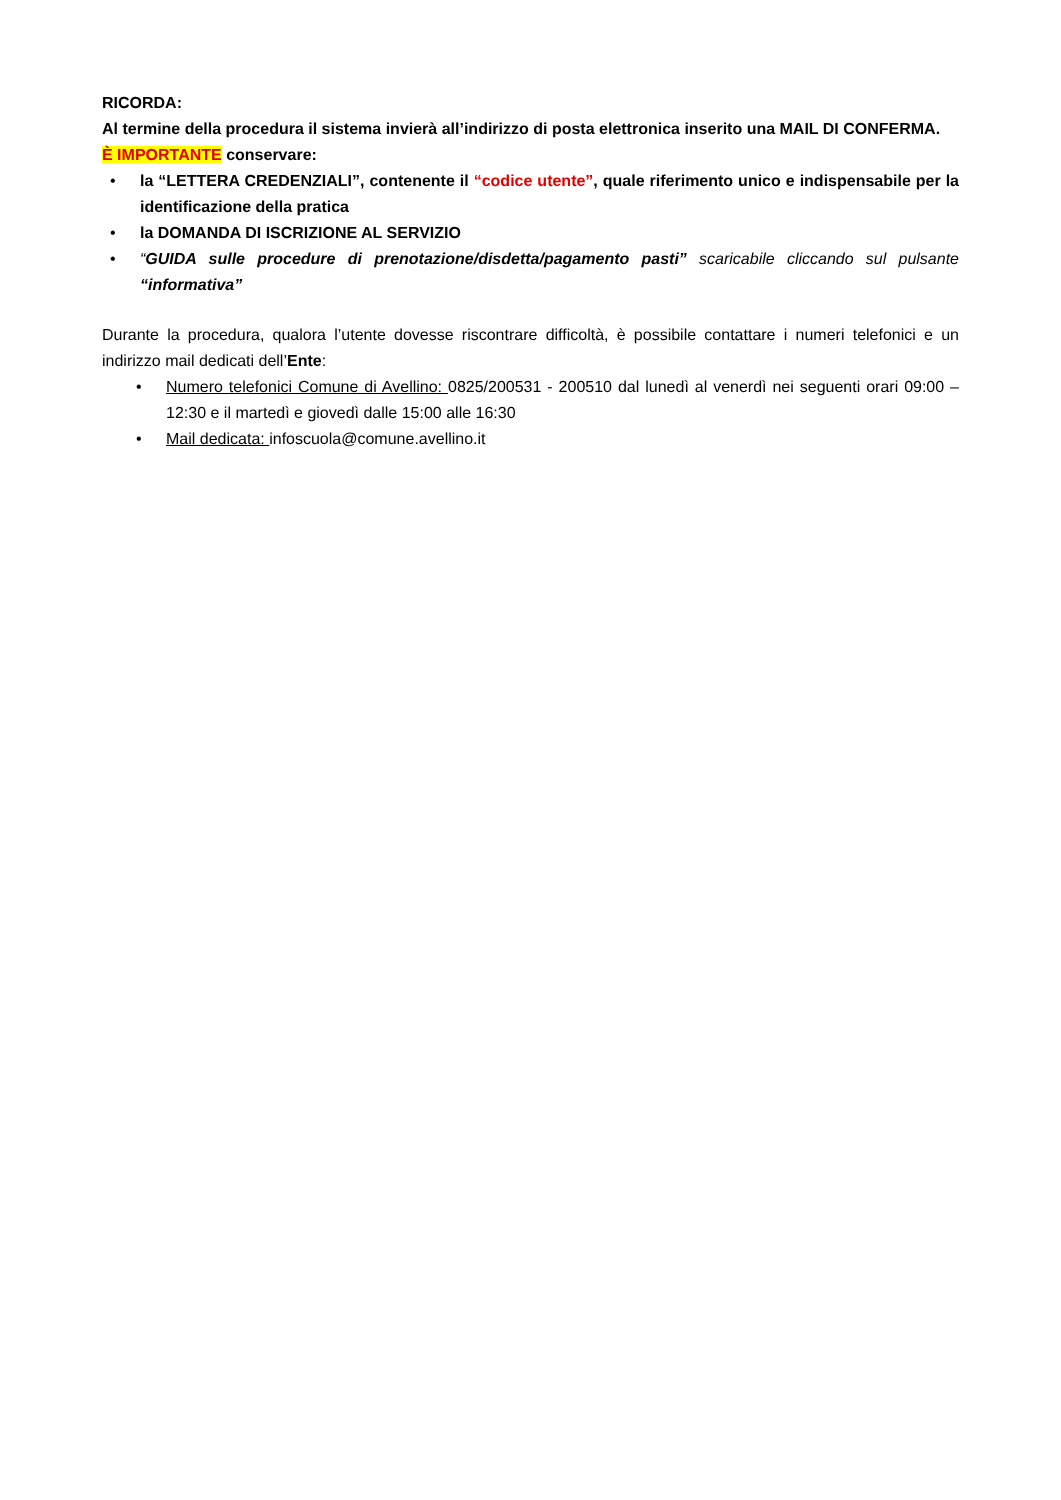RICORDA:
Al termine della procedura il sistema invierà all’indirizzo di posta elettronica inserito una MAIL DI CONFERMA.
È IMPORTANTE conservare:
• la “LETTERA CREDENZIALI”, contenente il “codice utente”, quale riferimento unico e indispensabile per la identificazione della pratica
• la DOMANDA DI ISCRIZIONE AL SERVIZIO
• “GUIDA sulle procedure di prenotazione/disdetta/pagamento pasti” scaricabile cliccando sul pulsante “informativa”
Durante la procedura, qualora l’utente dovesse riscontrare difficoltà, è possibile contattare i numeri telefonici e un indirizzo mail dedicati dell’Ente:
• Numero telefonici Comune di Avellino: 0825/200531 - 200510 dal lunedì al venerdì nei seguenti orari 09:00 – 12:30 e il martedì e giovedì dalle 15:00 alle 16:30
• Mail dedicata: infoscuola@comune.avellino.it